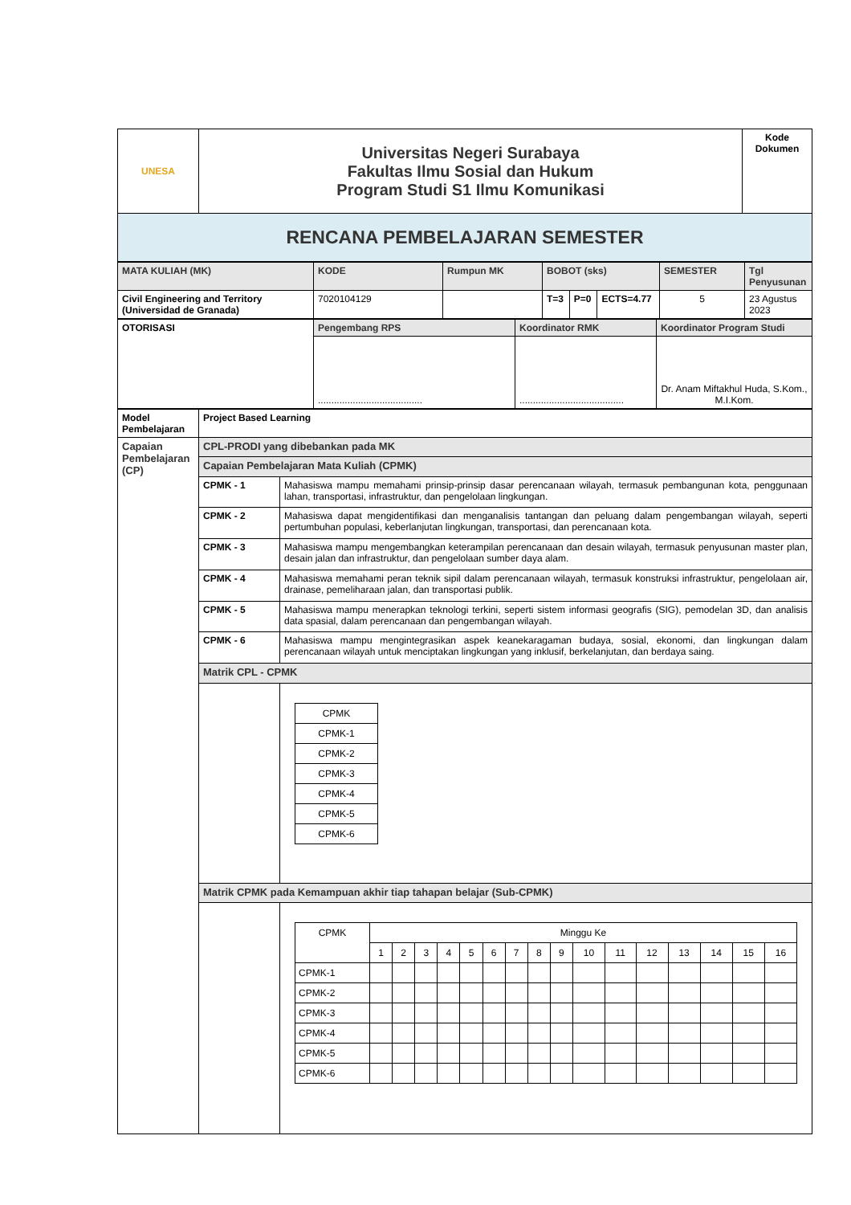| UNESA | Universitas Negeri Surabaya Fakultas Ilmu Sosial dan Hukum Program Studi S1 Ilmu Komunikasi | Kode Dokumen |
| RENCANA PEMBELAJARAN SEMESTER | | |
| MATA KULIAH (MK) | KODE | Rumpun MK | BOBOT (sks) | | | SEMESTER | Tgl Penyusunan |
| Civil Engineering and Territory (Universidad de Granada) | 7020104129 | | T=3 | P=0 | ECTS=4.77 | 5 | 23 Agustus 2023 |
| OTORISASI | Pengembang RPS | Koordinator RMK | Koordinator Program Studi |
| | ....................................... | ....................................... | Dr. Anam Miftakhul Huda, S.Kom., M.I.Kom. |
| Model Pembelajaran | Project Based Learning | |
| Capaian Pembelajaran (CP) | CPL-PRODI yang dibebankan pada MK | |
| | Capaian Pembelajaran Mata Kuliah (CPMK) | |
| | CPMK - 1 | Mahasiswa mampu memahami prinsip-prinsip dasar perencanaan wilayah, termasuk pembangunan kota, penggunaan lahan, transportasi, infrastruktur, dan pengelolaan lingkungan. |
| | CPMK - 2 | Mahasiswa dapat mengidentifikasi dan menganalisis tantangan dan peluang dalam pengembangan wilayah, seperti pertumbuhan populasi, keberlanjutan lingkungan, transportasi, dan perencanaan kota. |
| | CPMK - 3 | Mahasiswa mampu mengembangkan keterampilan perencanaan dan desain wilayah, termasuk penyusunan master plan, desain jalan dan infrastruktur, dan pengelolaan sumber daya alam. |
| | CPMK - 4 | Mahasiswa memahami peran teknik sipil dalam perencanaan wilayah, termasuk konstruksi infrastruktur, pengelolaan air, drainase, pemeliharaan jalan, dan transportasi publik. |
| | CPMK - 5 | Mahasiswa mampu menerapkan teknologi terkini, seperti sistem informasi geografis (SIG), pemodelan 3D, dan analisis data spasial, dalam perencanaan dan pengembangan wilayah. |
| | CPMK - 6 | Mahasiswa mampu mengintegrasikan aspek keanekaragaman budaya, sosial, ekonomi, dan lingkungan dalam perencanaan wilayah untuk menciptakan lingkungan yang inklusif, berkelanjutan, dan berdaya saing. |
| | Matrik CPL - CPMK | |
| | | / CPMK / / CPMK-1 / / CPMK-2 / / CPMK-3 / / CPMK-4 / / CPMK-5 / / CPMK-6 / |
| | Matrik CPMK pada Kemampuan akhir tiap tahapan belajar (Sub-CPMK) | |
| | | / CPMK / Minggu Ke / / / / / / / / / / / / / / / / / / 1 / 2 / 3 / 4 / 5 / 6 / 7 / 8 / 9 / 10 / 11 / 12 / 13 / 14 / 15 / 16 / / CPMK-1 / / / / / / / / / / / / / / / / / / CPMK-2 / / / / / / / / / / / / / / / / / / CPMK-3 / / / / / / / / / / / / / / / / / / CPMK-4 / / / / / / / / / / / / / / / / / / CPMK-5 / / / / / / / / / / / / / / / / / / CPMK-6 / / / / / / / / / / / / / / / / / |